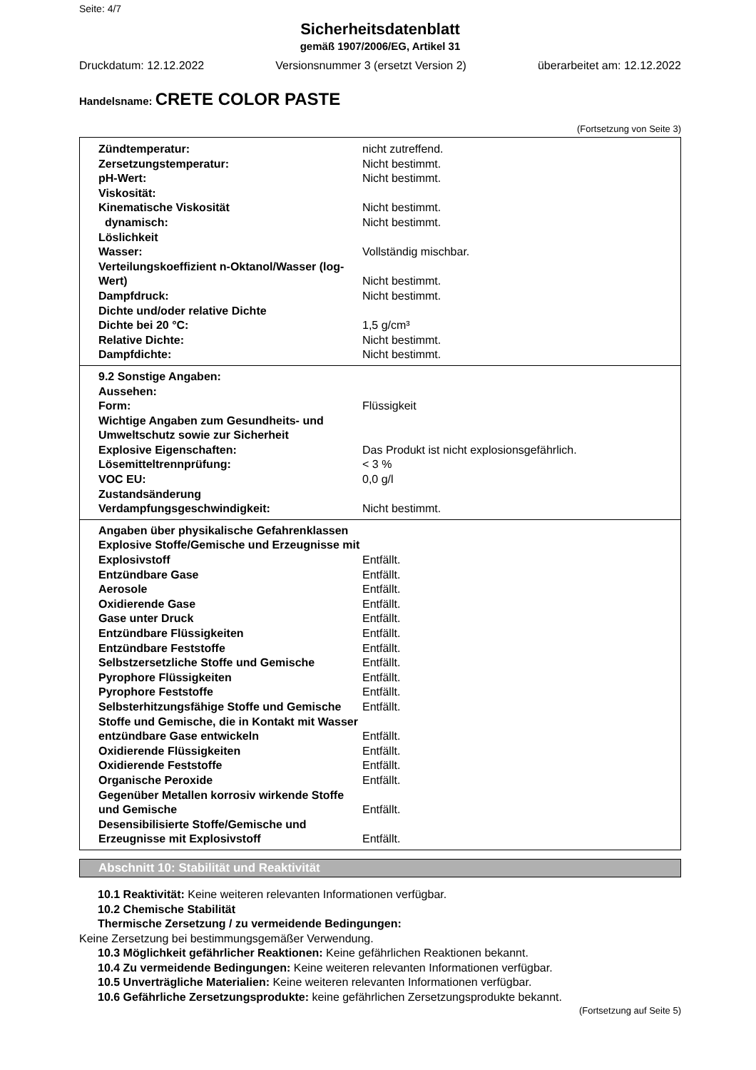Seite: 4/7
Sicherheitsdatenblatt
gemäß 1907/2006/EG, Artikel 31
Druckdatum: 12.12.2022 Versionsnummer 3 (ersetzt Version 2) überarbeitet am: 12.12.2022
Handelsname: CRETE COLOR PASTE
(Fortsetzung von Seite 3)
| Zündtemperatur: | nicht zutreffend. |
| Zersetzungstemperatur: | Nicht bestimmt. |
| pH-Wert: | Nicht bestimmt. |
| Viskosität: | |
| Kinematische Viskosität | Nicht bestimmt. |
| dynamisch: | Nicht bestimmt. |
| Löslichkeit | |
| Wasser: | Vollständig mischbar. |
| Verteilungskoeffizient n-Oktanol/Wasser (log-Wert) | Nicht bestimmt. |
| Dampfdruck: | Nicht bestimmt. |
| Dichte und/oder relative Dichte | |
| Dichte bei 20 °C: | 1,5 g/cm³ |
| Relative Dichte: | Nicht bestimmt. |
| Dampfdichte: | Nicht bestimmt. |
| 9.2 Sonstige Angaben: | |
| Aussehen: | |
| Form: | Flüssigkeit |
| Wichtige Angaben zum Gesundheits- und Umweltschutz sowie zur Sicherheit | |
| Explosive Eigenschaften: | Das Produkt ist nicht explosionsgefährlich. |
| Lösemitteltrennprüfung: | < 3 % |
| VOC EU: | 0,0 g/l |
| Zustandsänderung | |
| Verdampfungsgeschwindigkeit: | Nicht bestimmt. |
| Angaben über physikalische Gefahrenklassen | |
| Explosive Stoffe/Gemische und Erzeugnisse mit Explosivstoff | Entfällt. |
| Entzündbare Gase | Entfällt. |
| Aerosole | Entfällt. |
| Oxidierende Gase | Entfällt. |
| Gase unter Druck | Entfällt. |
| Entzündbare Flüssigkeiten | Entfällt. |
| Entzündbare Feststoffe | Entfällt. |
| Selbstzersetzliche Stoffe und Gemische | Entfällt. |
| Pyrophore Flüssigkeiten | Entfällt. |
| Pyrophore Feststoffe | Entfällt. |
| Selbsterhitzungsfähige Stoffe und Gemische | Entfällt. |
| Stoffe und Gemische, die in Kontakt mit Wasser entzündbare Gase entwickeln | Entfällt. |
| Oxidierende Flüssigkeiten | Entfällt. |
| Oxidierende Feststoffe | Entfällt. |
| Organische Peroxide | Entfällt. |
| Gegenüber Metallen korrosiv wirkende Stoffe und Gemische | Entfällt. |
| Desensibilisierte Stoffe/Gemische und Erzeugnisse mit Explosivstoff | Entfällt. |
Abschnitt 10: Stabilität und Reaktivität
10.1 Reaktivität: Keine weiteren relevanten Informationen verfügbar.
10.2 Chemische Stabilität
Thermische Zersetzung / zu vermeidende Bedingungen:
Keine Zersetzung bei bestimmungsgemäßer Verwendung.
10.3 Möglichkeit gefährlicher Reaktionen: Keine gefährlichen Reaktionen bekannt.
10.4 Zu vermeidende Bedingungen: Keine weiteren relevanten Informationen verfügbar.
10.5 Unverträgliche Materialien: Keine weiteren relevanten Informationen verfügbar.
10.6 Gefährliche Zersetzungsprodukte: keine gefährlichen Zersetzungsprodukte bekannt.
(Fortsetzung auf Seite 5)